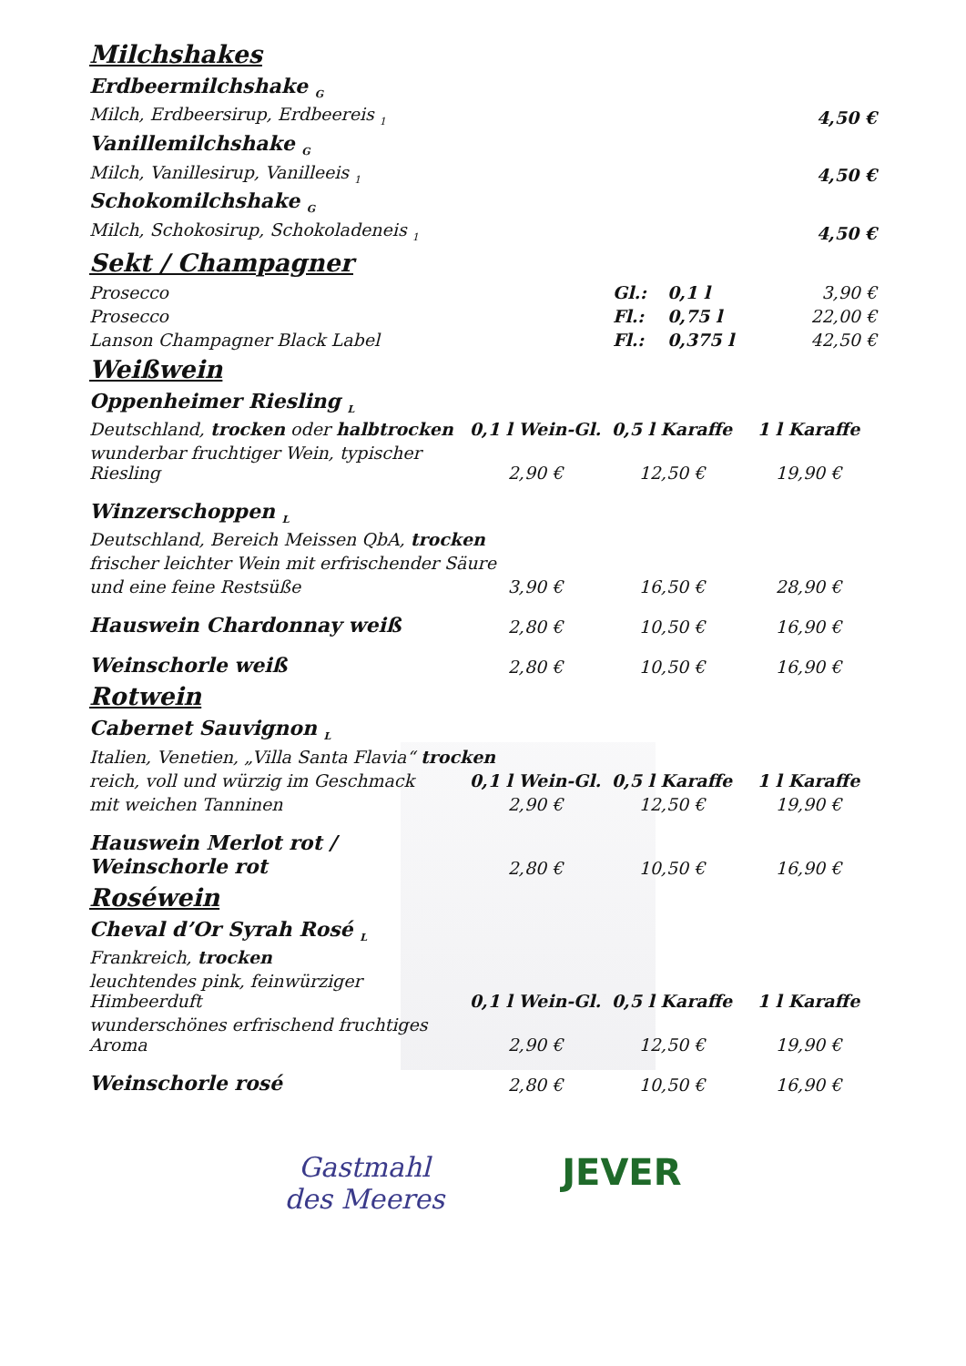Milchshakes
| Erdbeermilchshake <sub>G</sub> | |
| Milch, Erdbeersirup, Erdbeereis <sub>1</sub> | 4,50 € |
| Vanillemilchshake <sub>G</sub> | |
| Milch, Vanillesirup, Vanilleeis <sub>1</sub> | 4,50 € |
| Schokomilchshake <sub>G</sub> | |
| Milch, Schokosirup, Schokoladeneis <sub>1</sub> | 4,50 € |
Sekt / Champagner
| Prosecco | Gl.: | 0,1 l | 3,90 € |
| Prosecco | Fl.: | 0,75 l | 22,00 € |
| Lanson Champagner Black Label | Fl.: | 0,375 l | 42,50 € |
Weißwein
| Oppenheimer Riesling <sub>L</sub> | | | |
| Deutschland, trocken oder halbtrocken | 0,1 l Wein-Gl. | 0,5 l Karaffe | 1 l Karaffe |
| wunderbar fruchtiger Wein, typischer Riesling | 2,90 € | 12,50 € | 19,90 € |
| Winzerschoppen <sub>L</sub> | | | |
| Deutschland, Bereich Meissen QbA, trocken | | | |
| frischer leichter Wein mit erfrischender Säure | | | |
| und eine feine Restsüße | 3,90 € | 16,50 € | 28,90 € |
| Hauswein Chardonnay weiß | 2,80 € | 10,50 € | 16,90 € |
| Weinschorle weiß | 2,80 € | 10,50 € | 16,90 € |
Rotwein
| Cabernet Sauvignon <sub>L</sub> | | | |
| Italien, Venetien, „Villa Santa Flavia“ trocken | | | |
| reich, voll und würzig im Geschmack | 0,1 l Wein-Gl. | 0,5 l Karaffe | 1 l Karaffe |
| mit weichen Tanninen | 2,90 € | 12,50 € | 19,90 € |
| Hauswein Merlot rot / Weinschorle rot | 2,80 € | 10,50 € | 16,90 € |
Roséwein
| Cheval d’Or Syrah Rosé <sub>L</sub> | | | |
| Frankreich, trocken | | | |
| leuchtendes pink, feinwürziger Himbeerduft | 0,1 l Wein-Gl. | 0,5 l Karaffe | 1 l Karaffe |
| wunderschönes erfrischend fruchtiges Aroma | 2,90 € | 12,50 € | 19,90 € |
| Weinschorle rosé | 2,80 € | 10,50 € | 16,90 € |
Gastmahl
des Meeres
JEVER